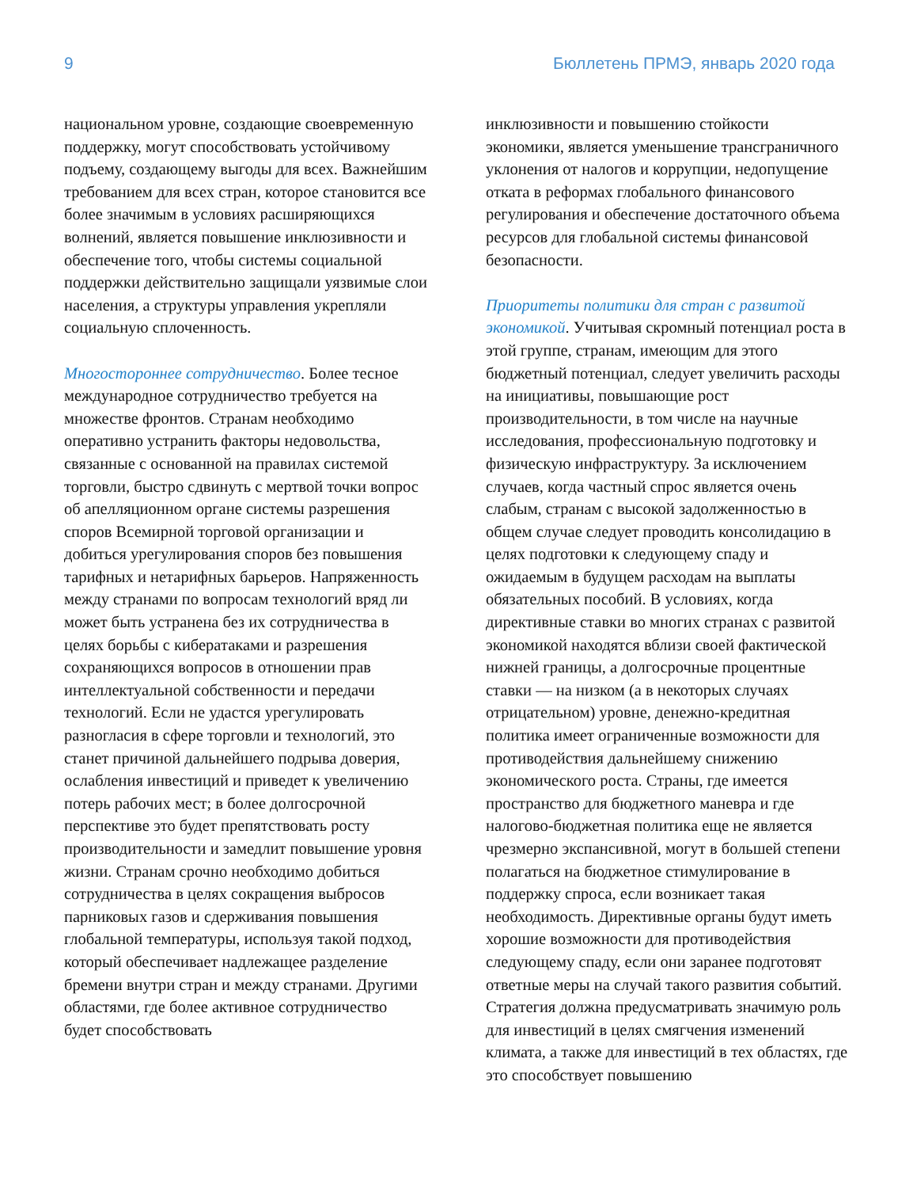9 Бюллетень ПРМЭ, январь 2020 года
национальном уровне, создающие своевременную поддержку, могут способствовать устойчивому подъему, создающему выгоды для всех. Важнейшим требованием для всех стран, которое становится все более значимым в условиях расширяющихся волнений, является повышение инклюзивности и обеспечение того, чтобы системы социальной поддержки действительно защищали уязвимые слои населения, а структуры управления укрепляли социальную сплоченность.
Многостороннее сотрудничество. Более тесное международное сотрудничество требуется на множестве фронтов. Странам необходимо оперативно устранить факторы недовольства, связанные с основанной на правилах системой торговли, быстро сдвинуть с мертвой точки вопрос об апелляционном органе системы разрешения споров Всемирной торговой организации и добиться урегулирования споров без повышения тарифных и нетарифных барьеров. Напряженность между странами по вопросам технологий вряд ли может быть устранена без их сотрудничества в целях борьбы с кибератаками и разрешения сохраняющихся вопросов в отношении прав интеллектуальной собственности и передачи технологий. Если не удастся урегулировать разногласия в сфере торговли и технологий, это станет причиной дальнейшего подрыва доверия, ослабления инвестиций и приведет к увеличению потерь рабочих мест; в более долгосрочной перспективе это будет препятствовать росту производительности и замедлит повышение уровня жизни. Странам срочно необходимо добиться сотрудничества в целях сокращения выбросов парниковых газов и сдерживания повышения глобальной температуры, используя такой подход, который обеспечивает надлежащее разделение бремени внутри стран и между странами. Другими областями, где более активное сотрудничество будет способствовать
инклюзивности и повышению стойкости экономики, является уменьшение трансграничного уклонения от налогов и коррупции, недопущение отката в реформах глобального финансового регулирования и обеспечение достаточного объема ресурсов для глобальной системы финансовой безопасности.
Приоритеты политики для стран с развитой экономикой. Учитывая скромный потенциал роста в этой группе, странам, имеющим для этого бюджетный потенциал, следует увеличить расходы на инициативы, повышающие рост производительности, в том числе на научные исследования, профессиональную подготовку и физическую инфраструктуру. За исключением случаев, когда частный спрос является очень слабым, странам с высокой задолженностью в общем случае следует проводить консолидацию в целях подготовки к следующему спаду и ожидаемым в будущем расходам на выплаты обязательных пособий. В условиях, когда директивные ставки во многих странах с развитой экономикой находятся вблизи своей фактической нижней границы, а долгосрочные процентные ставки — на низком (а в некоторых случаях отрицательном) уровне, денежно-кредитная политика имеет ограниченные возможности для противодействия дальнейшему снижению экономического роста. Страны, где имеется пространство для бюджетного маневра и где налогово-бюджетная политика еще не является чрезмерно экспансивной, могут в большей степени полагаться на бюджетное стимулирование в поддержку спроса, если возникает такая необходимость. Директивные органы будут иметь хорошие возможности для противодействия следующему спаду, если они заранее подготовят ответные меры на случай такого развития событий. Стратегия должна предусматривать значимую роль для инвестиций в целях смягчения изменений климата, а также для инвестиций в тех областях, где это способствует повышению